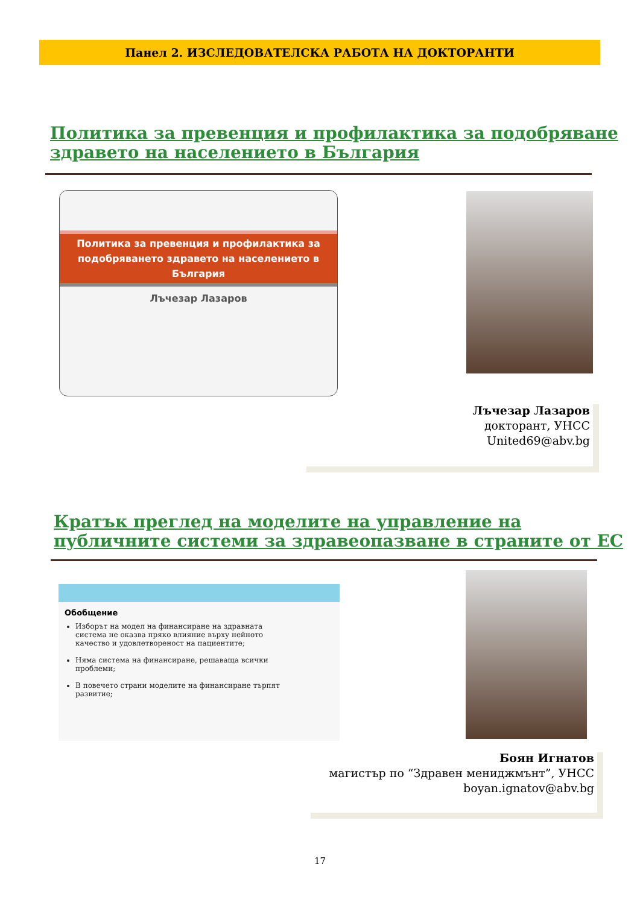Панел 2. ИЗСЛЕДОВАТЕЛСКА РАБОТА НА ДОКТОРАНТИ
Политика за превенция и профилактика за подобряване здравето на населението в България
Политика за превенция и профилактика за подобряването здравето на населението в България
Лъчезар Лазаров
Лъчезар Лазаров
докторант, УНСС
United69@abv.bg
Кратък преглед на моделите на управление на публичните системи за здравеопазване в страните от ЕС
Обобщение
Изборът на модел на финансиране на здравната система не оказва пряко влияние върху нейното качество и удовлетвореност на пациентите;
Няма система на финансиране, решаваща всички проблеми;
В повечето страни моделите на финансиране търпят развитие;
Боян Игнатов
магистър по “Здравен мениджмънт”, УНСС
boyan.ignatov@abv.bg
17